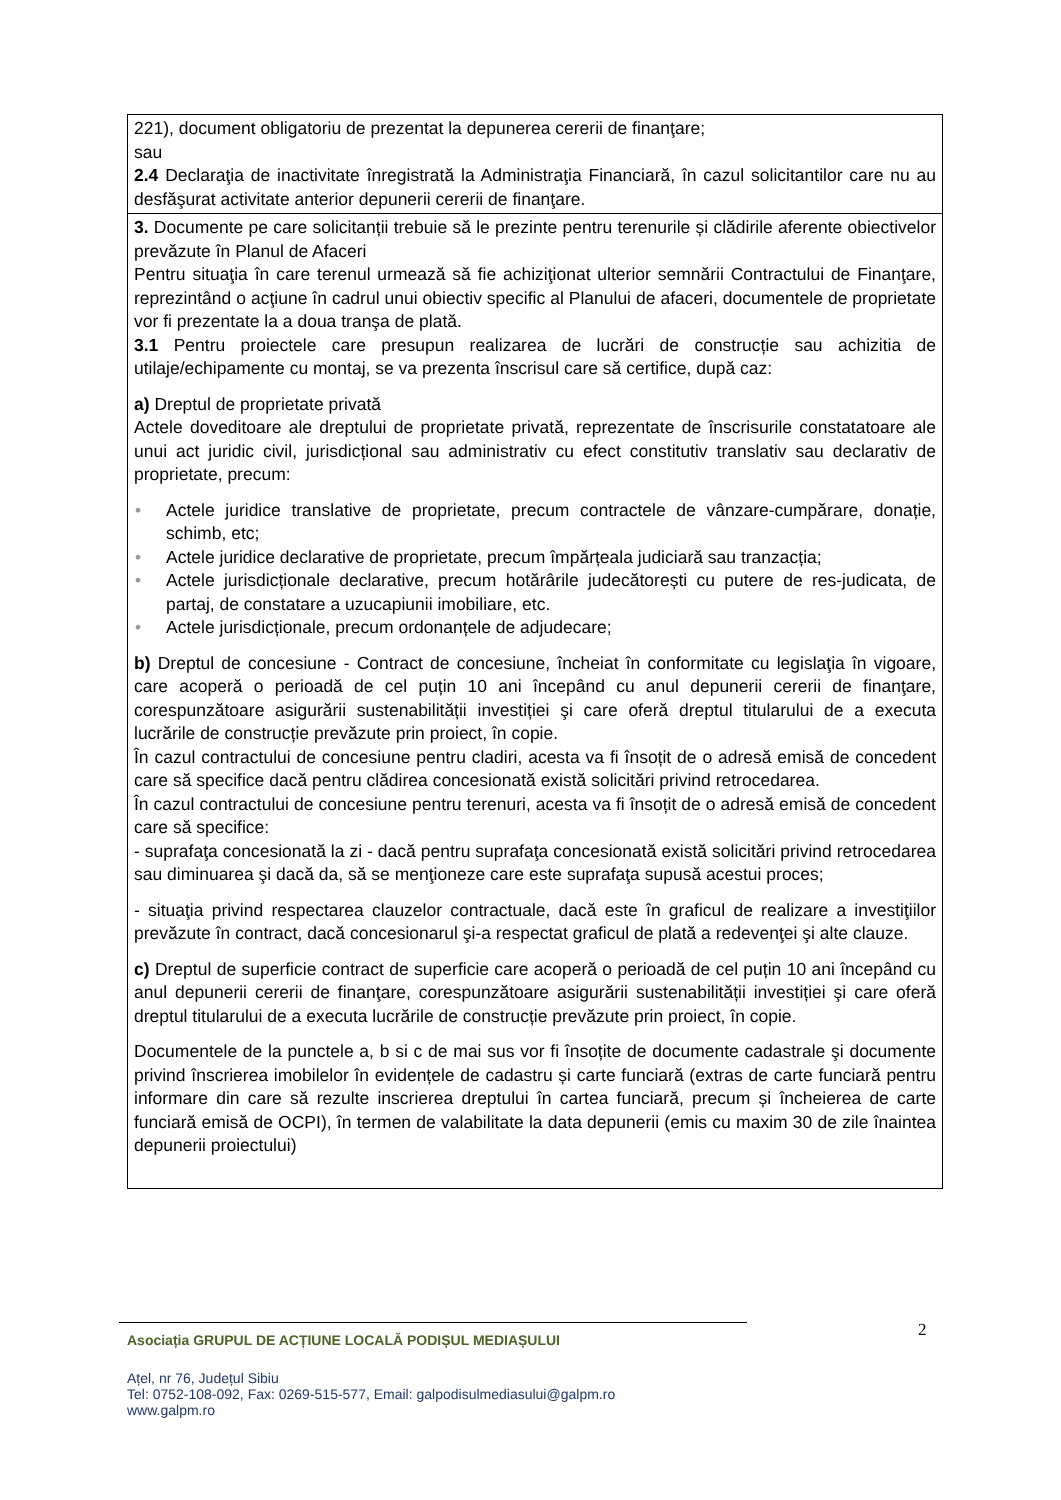| 221), document obligatoriu de prezentat la depunerea cererii de finanţare; sau 2.4 Declaraţia de inactivitate înregistrată la Administraţia Financiară, în cazul solicitantilor care nu au desfăşurat activitate anterior depunerii cererii de finanţare. |
| 3. Documente pe care solicitanții trebuie să le prezinte pentru terenurile și clădirile aferente obiectivelor prevăzute în Planul de Afaceri Pentru situaţia în care terenul urmează să fie achiziţionat ulterior semnării Contractului de Finanţare, reprezintând o acţiune în cadrul unui obiectiv specific al Planului de afaceri, documentele de proprietate vor fi prezentate la a doua tranşa de plată. 3.1 Pentru proiectele care presupun realizarea de lucrări de construcție sau achizitia de utilaje/echipamente cu montaj, se va prezenta înscrisul care să certifice, după caz: a) Dreptul de proprietate privată Actele doveditoare ale dreptului de proprietate privată, reprezentate de înscrisurile constatatoare ale unui act juridic civil, jurisdicțional sau administrativ cu efect constitutiv translativ sau declarativ de proprietate, precum: • Actele juridice translative de proprietate, precum contractele de vânzare-cumpărare, donație, schimb, etc; • Actele juridice declarative de proprietate, precum împărțeala judiciară sau tranzacția; • Actele jurisdicționale declarative, precum hotărârile judecătorești cu putere de res-judicata, de partaj, de constatare a uzucapiunii imobiliare, etc. • Actele jurisdicționale, precum ordonanțele de adjudecare; b) Dreptul de concesiune - Contract de concesiune, încheiat în conformitate cu legislaţia în vigoare, care acoperă o perioadă de cel puțin 10 ani începând cu anul depunerii cererii de finanţare, corespunzătoare asigurării sustenabilității investiției şi care oferă dreptul titularului de a executa lucrările de construcție prevăzute prin proiect, în copie. În cazul contractului de concesiune pentru cladiri, acesta va fi însoțit de o adresă emisă de concedent care să specifice dacă pentru clădirea concesionată există solicitări privind retrocedarea. În cazul contractului de concesiune pentru terenuri, acesta va fi însoțit de o adresă emisă de concedent care să specifice: - suprafaţa concesionată la zi - dacă pentru suprafaţa concesionată există solicitări privind retrocedarea sau diminuarea şi dacă da, să se menţioneze care este suprafaţa supusă acestui proces; - situaţia privind respectarea clauzelor contractuale, dacă este în graficul de realizare a investiţiilor prevăzute în contract, dacă concesionarul şi-a respectat graficul de plată a redevenţei şi alte clauze. c) Dreptul de superficie contract de superficie care acoperă o perioadă de cel puțin 10 ani începând cu anul depunerii cererii de finanţare, corespunzătoare asigurării sustenabilității investiției şi care oferă dreptul titularului de a executa lucrările de construcție prevăzute prin proiect, în copie. Documentele de la punctele a, b si c de mai sus vor fi însoțite de documente cadastrale şi documente privind înscrierea imobilelor în evidențele de cadastru și carte funciară (extras de carte funciară pentru informare din care să rezulte inscrierea dreptului în cartea funciară, precum și încheierea de carte funciară emisă de OCPI), în termen de valabilitate la data depunerii (emis cu maxim 30 de zile înaintea depunerii proiectului) |
2
Asociația GRUPUL DE ACȚIUNE LOCALĂ PODIȘUL MEDIAȘULUI
Ațel, nr 76, Județul Sibiu
Tel: 0752-108-092, Fax: 0269-515-577, Email: galpodisulmediasului@galpm.ro
www.galpm.ro